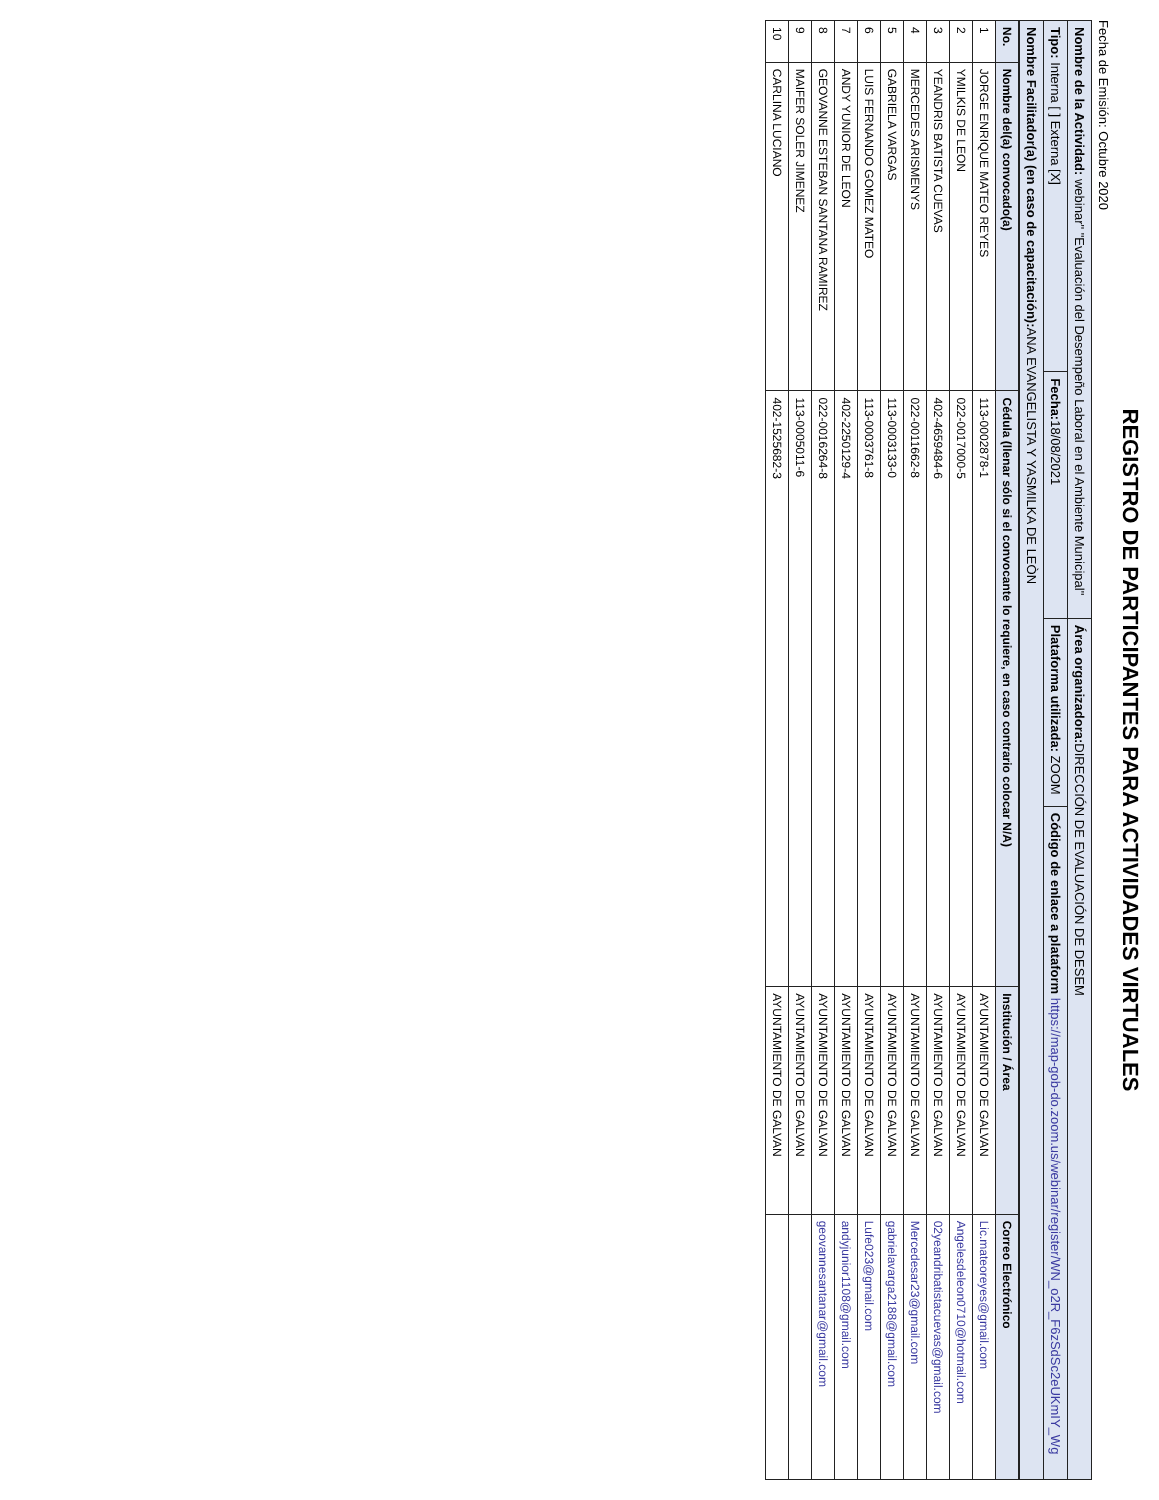REGISTRO DE PARTICIPANTES PARA ACTIVIDADES VIRTUALES
Fecha de Emisión: Octubre 2020
| Nombre de la Actividad: webinar" "Evaluación del Desempeño Laboral en el Ambiente Municipal" | | Área organizadora: DIRECCIÓN DE EVALUACIÓN DE DESEM | |
| Tipo: Interna [ ] Externa [X] | Fecha: 18/08/2021 | Plataforma utilizada: ZOOM | Código de enlace a plataform https://map-gob-do.zoom.us/webinar/register/WN_o2R_F6zSdSc2eUKmIY_Wg |
| Nombre Facilitador(a) (en caso de capacitación): ANA EVANGELISTA Y YASMILKA DE LEÒN | | | |
| No. | Nombre del(a) convocado(a) | Cédula (llenar sólo si el convocante lo requiere, en caso contrario colocar N/A) | Institución / Área | Correo Electrónico |
| --- | --- | --- | --- | --- |
| 1 | JORGE ENRIQUE MATEO REYES | 113-0002878-1 | AYUNTAMIENTO DE GALVAN | Lic.mateoreyes@gmail.com |
| 2 | YMILKIS DE LEON | 022-0017000-5 | AYUNTAMIENTO DE GALVAN | Angelesdeleon0710@hotmail.com |
| 3 | YEANDRIS BATISTA CUEVAS | 402-4659484-6 | AYUNTAMIENTO DE GALVAN | 02yeandribatistacuevas@gmail.com |
| 4 | MERCEDES ARISMENYS | 022-0011662-8 | AYUNTAMIENTO DE GALVAN | Mercedesar23@gmail.com |
| 5 | GABRIELA VARGAS | 113-0003133-0 | AYUNTAMIENTO DE GALVAN | gabrielavarga2188@gmail.com |
| 6 | LUIS FERNANDO GOMEZ MATEO | 113-0003761-8 | AYUNTAMIENTO DE GALVAN | Lufe023@gmail.com |
| 7 | ANDY YUNIOR DE LEON | 402-2250129-4 | AYUNTAMIENTO DE GALVAN | andyjunior1108@gmail.com |
| 8 | GEOVANNE ESTEBAN SANTANA RAMIREZ | 022-0016264-8 | AYUNTAMIENTO DE GALVAN | geovannesantanar@gmail.com |
| 9 | MAIFER SOLER JIMENEZ | 113-0005011-6 | AYUNTAMIENTO DE GALVAN | |
| 10 | CARLINA LUCIANO | 402-1525682-3 | AYUNTAMIENTO DE GALVAN | |